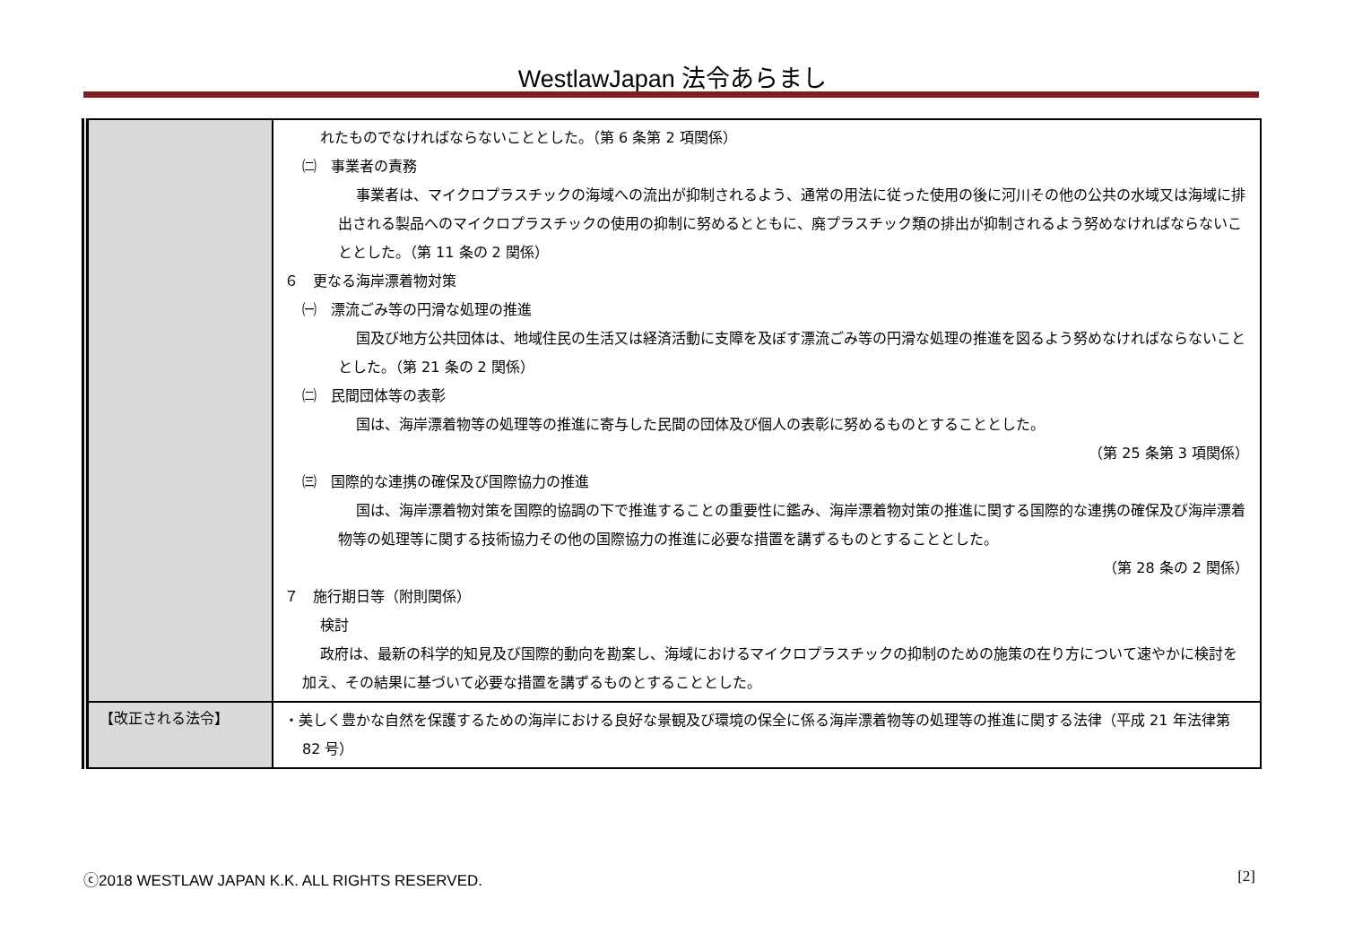WestlawJapan 法令あらまし
| | れたものでなければならないこととした。（第 6 条第 2 項関係） ㈡ 事業者の責務 事業者は、マイクロプラスチックの海域への流出が抑制されるよう、通常の用法に従った使用の後に河川その他の公共の水域又は海域に排出される製品へのマイクロプラスチックの使用の抑制に努めるとともに、廃プラスチック類の排出が抑制されるよう努めなければならないこととした。（第 11 条の 2 関係） ６ 更なる海岸漂着物対策 ㈠ 漂流ごみ等の円滑な処理の推進 国及び地方公共団体は、地域住民の生活又は経済活動に支障を及ぼす漂流ごみ等の円滑な処理の推進を図るよう努めなければならないこととした。（第 21 条の 2 関係） ㈡ 民間団体等の表彰 国は、海岸漂着物等の処理等の推進に寄与した民間の団体及び個人の表彰に努めるものとすることとした。 （第 25 条第 3 項関係） ㈢ 国際的な連携の確保及び国際協力の推進 国は、海岸漂着物対策を国際的協調の下で推進することの重要性に鑑み、海岸漂着物対策の推進に関する国際的な連携の確保及び海岸漂着物等の処理等に関する技術協力その他の国際協力の推進に必要な措置を講ずるものとすることとした。 （第 28 条の 2 関係） ７ 施行期日等（附則関係） 検討 政府は、最新の科学的知見及び国際的動向を勘案し、海域におけるマイクロプラスチックの抑制のための施策の在り方について速やかに検討を加え、その結果に基づいて必要な措置を講ずるものとすることとした。 |
| 【改正される法令】 | ・美しく豊かな自然を保護するための海岸における良好な景観及び環境の保全に係る海岸漂着物等の処理等の推進に関する法律（平成 21 年法律第 82 号） |
ⓒ2018 WESTLAW JAPAN K.K. ALL RIGHTS RESERVED.
[2]